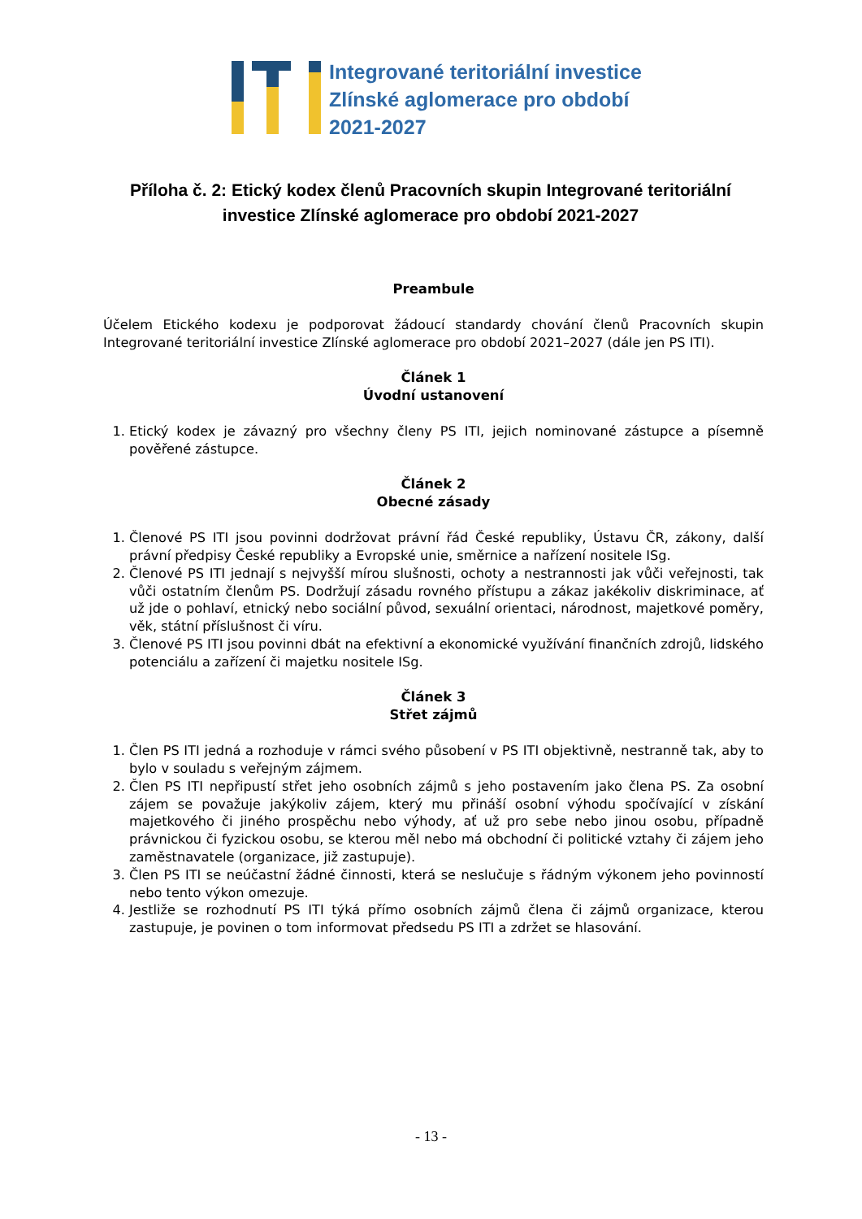Integrované teritoriální investice
Zlínské aglomerace pro období
2021-2027
Příloha č. 2: Etický kodex členů Pracovních skupin Integrované teritoriální investice Zlínské aglomerace pro období 2021-2027
Preambule
Účelem Etického kodexu je podporovat žádoucí standardy chování členů Pracovních skupin Integrované teritoriální investice Zlínské aglomerace pro období 2021–2027 (dále jen PS ITI).
Článek 1
Úvodní ustanovení
1. Etický kodex je závazný pro všechny členy PS ITI, jejich nominované zástupce a písemně pověřené zástupce.
Článek 2
Obecné zásady
1. Členové PS ITI jsou povinni dodržovat právní řád České republiky, Ústavu ČR, zákony, další právní předpisy České republiky a Evropské unie, směrnice a nařízení nositele ISg.
2. Členové PS ITI jednají s nejvyšší mírou slušnosti, ochoty a nestrannosti jak vůči veřejnosti, tak vůči ostatním členům PS. Dodržují zásadu rovného přístupu a zákaz jakékoliv diskriminace, ať už jde o pohlaví, etnický nebo sociální původ, sexuální orientaci, národnost, majetkové poměry, věk, státní příslušnost či víru.
3. Členové PS ITI jsou povinni dbát na efektivní a ekonomické využívání finančních zdrojů, lidského potenciálu a zařízení či majetku nositele ISg.
Článek 3
Střet zájmů
1. Člen PS ITI jedná a rozhoduje v rámci svého působení v PS ITI objektivně, nestranně tak, aby to bylo v souladu s veřejným zájmem.
2. Člen PS ITI nepřipustí střet jeho osobních zájmů s jeho postavením jako člena PS. Za osobní zájem se považuje jakýkoliv zájem, který mu přináší osobní výhodu spočívající v získání majetkového či jiného prospěchu nebo výhody, ať už pro sebe nebo jinou osobu, případně právnickou či fyzickou osobu, se kterou měl nebo má obchodní či politické vztahy či zájem jeho zaměstnavatele (organizace, již zastupuje).
3. Člen PS ITI se neúčastní žádné činnosti, která se neslučuje s řádným výkonem jeho povinností nebo tento výkon omezuje.
4. Jestliže se rozhodnutí PS ITI týká přímo osobních zájmů člena či zájmů organizace, kterou zastupuje, je povinen o tom informovat předsedu PS ITI a zdržet se hlasování.
- 13 -